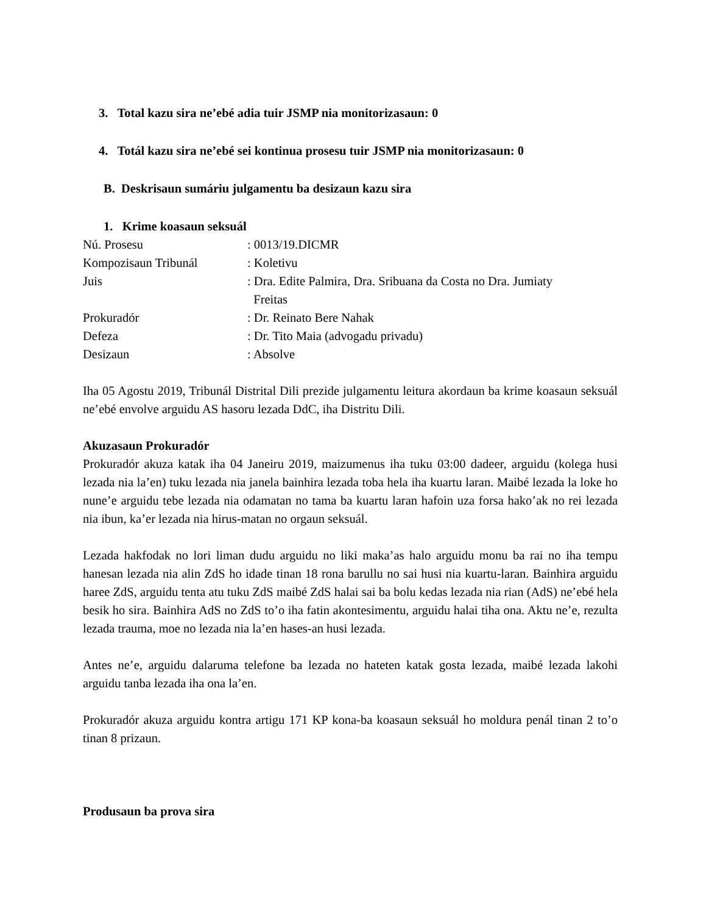3. Total kazu sira ne’ebé adia tuir JSMP nia monitorizasaun: 0
4. Totál kazu sira ne’ebé sei kontinua prosesu tuir JSMP nia monitorizasaun: 0
B. Deskrisaun sumáriu julgamentu ba desizaun kazu sira
1. Krime koasaun seksuál
| Nú. Prosesu | : 0013/19.DICMR |
| Kompozisaun Tribunál | : Koletivu |
| Juis | : Dra. Edite Palmira, Dra. Sribuana da Costa no Dra. Jumiaty Freitas |
| Prokuradór | : Dr. Reinato Bere Nahak |
| Defeza | : Dr. Tito Maia (advogadu privadu) |
| Desizaun | : Absolve |
Iha 05 Agostu 2019, Tribunál Distrital Dili prezide julgamentu leitura akordaun ba krime koasaun seksuál ne’ebé envolve arguidu AS hasoru lezada DdC, iha Distritu Dili.
Akuzasaun Prokuradór
Prokuradór akuza katak iha 04 Janeiru 2019, maizumenus iha tuku 03:00 dadeer, arguidu (kolega husi lezada nia la’en) tuku lezada nia janela bainhira lezada toba hela iha kuartu laran. Maibé lezada la loke ho nune’e arguidu tebe lezada nia odamatan no tama ba kuartu laran hafoin uza forsa hako’ak no rei lezada nia ibun, ka’er lezada nia hirus-matan no orgaun seksuál.
Lezada hakfodak no lori liman dudu arguidu no liki maka’as halo arguidu monu ba rai no iha tempu hanesan lezada nia alin ZdS ho idade tinan 18 rona barullu no sai husi nia kuartu-laran. Bainhira arguidu haree ZdS, arguidu tenta atu tuku ZdS maibé ZdS halai sai ba bolu kedas lezada nia rian (AdS) ne’ebé hela besik ho sira. Bainhira AdS no ZdS to’o iha fatin akontesimentu, arguidu halai tiha ona. Aktu ne’e, rezulta lezada trauma, moe no lezada nia la’en hases-an husi lezada.
Antes ne’e, arguidu dalaruma telefone ba lezada no hateten katak gosta lezada, maibé lezada lakohi arguidu tanba lezada iha ona la’en.
Prokuradór akuza arguidu kontra artigu 171 KP kona-ba koasaun seksuál ho moldura penál tinan 2 to’o tinan 8 prizaun.
Produsaun ba prova sira